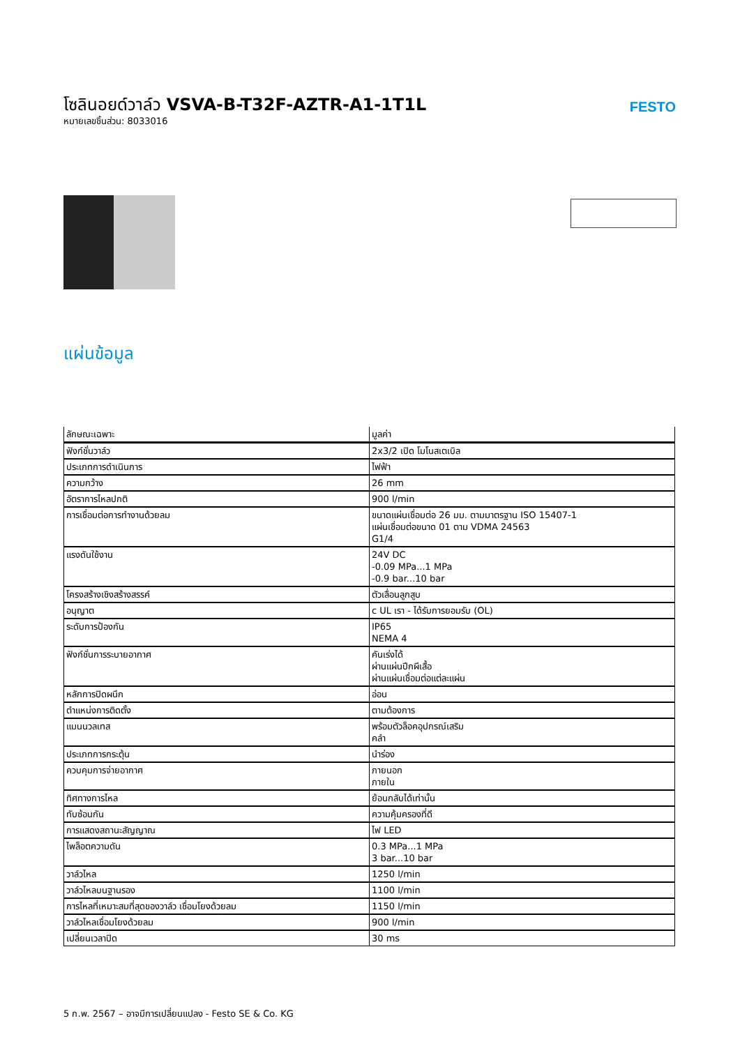โซลินอยด์วาล์ว VSVA-B-T32F-AZTR-A1-1T1L
หมายเลขชิ้นส่วน: 8033016
FESTO
แผ่นข้อมูล
| ลักษณะเฉพาะ | มูลค่า |
| --- | --- |
| ฟังก์ชั่นวาล์ว | 2x3/2 เปิด โมโนสเตเบิล |
| ประเภทการดำเนินการ | ไฟฟ้า |
| ความกว้าง | 26 mm |
| อัตราการไหลปกติ | 900 l/min |
| การเชื่อมต่อการทำงานด้วยลม | ขนาดแผ่นเชื่อมต่อ 26 มม. ตามมาตรฐาน ISO 15407-1 แผ่นเชื่อมต่อขนาด 01 ตาม VDMA 24563 G1/4 |
| แรงดันใช้งาน | 24V DC -0.09 MPa...1 MPa -0.9 bar...10 bar |
| โครงสร้างเชิงสร้างสรรค์ | ตัวเลื่อนลูกสูบ |
| อนุญาต | c UL เรา - ได้รับการยอมรับ (OL) |
| ระดับการป้องกัน | IP65 NEMA 4 |
| ฟังก์ชั่นการระบายอากาศ | คันเร่งได้ ผ่านแผ่นปีกผีเสื้อ ผ่านแผ่นเชื่อมต่อแต่ละแผ่น |
| หลักการปิดผนึก | อ่อน |
| ตำแหน่งการติดตั้ง | ตามต้องการ |
| แมนนวลเทส | พร้อมตัวล็อคอุปกรณ์เสริม คลำ |
| ประเภทการกระตุ้น | นำร่อง |
| ควบคุมการจ่ายอากาศ | ภายนอก ภายใน |
| ทิศทางการไหล | ย้อนกลับได้เท่านั้น |
| ทับซ้อนกัน | ความคุ้มครองที่ดี |
| การแสดงสถานะสัญญาณ | ไฟ LED |
| ไพล็อตความดัน | 0.3 MPa...1 MPa 3 bar...10 bar |
| วาล์วไหล | 1250 l/min |
| วาล์วไหลบนฐานรอง | 1100 l/min |
| การไหลที่เหมาะสมที่สุดของวาล์ว เชื่อมโยงด้วยลม | 1150 l/min |
| วาล์วไหลเชื่อมโยงด้วยลม | 900 l/min |
| เปลี่ยนเวลาปิด | 30 ms |
5 ก.พ. 2567 – อาจมีการเปลี่ยนแปลง - Festo SE & Co. KG